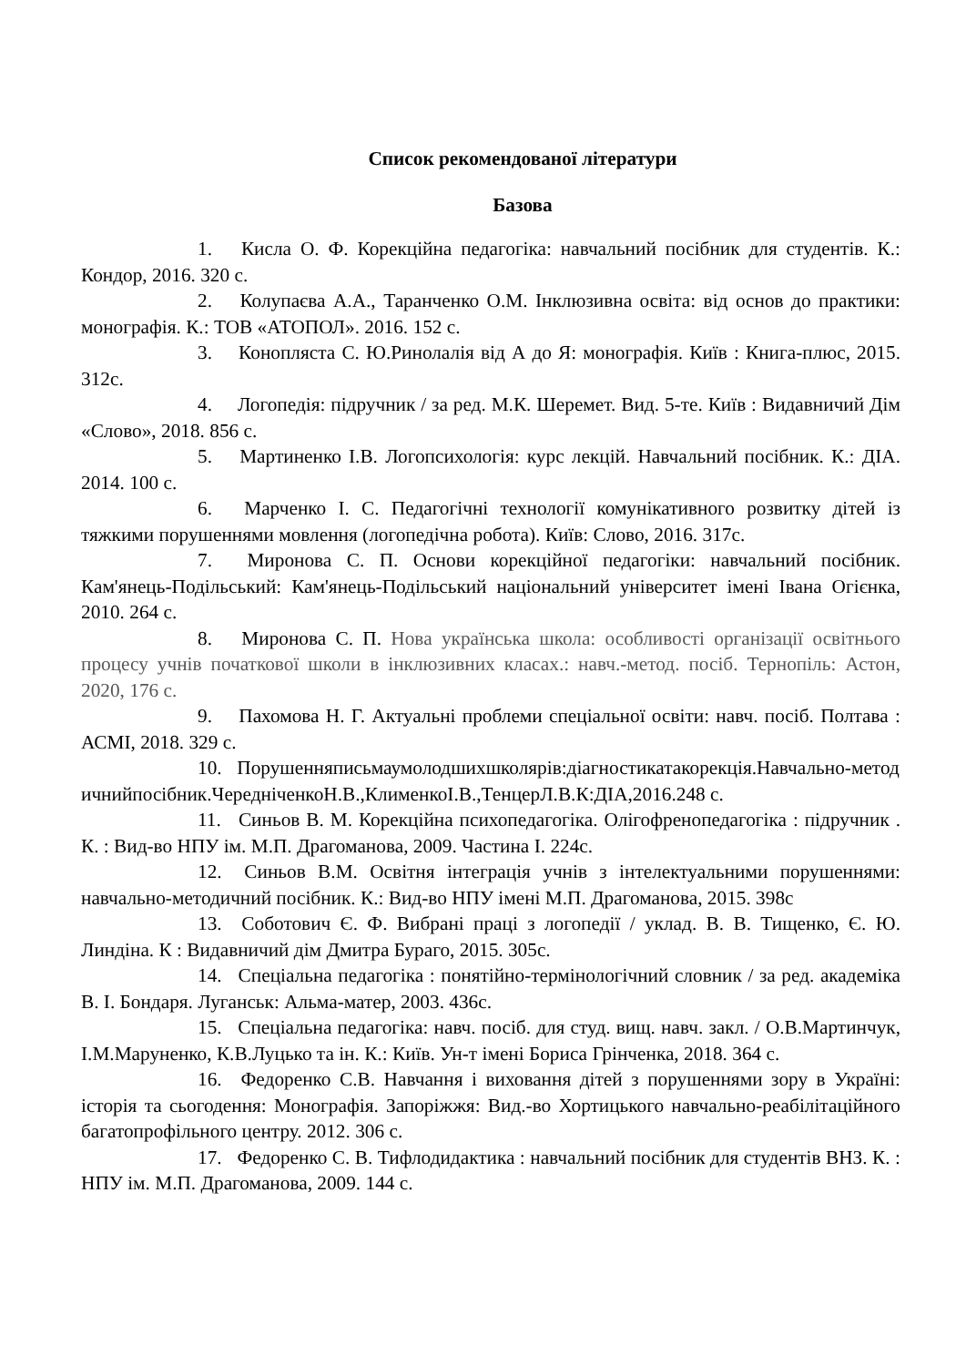Список рекомендованої літератури
Базова
1. Кисла О. Ф. Корекційна педагогіка: навчальний посібник для студентів. К.: Кондор, 2016. 320 с.
2. Колупаєва А.А., Таранченко О.М. Інклюзивна освіта: від основ до практики: монографія. К.: ТОВ «АТОПОЛ». 2016. 152 с.
3. Конопляста С. Ю.Ринолалія від А до Я: монографія. Київ : Книга-плюс, 2015. 312с.
4. Логопедія: підручник / за ред. М.К. Шеремет. Вид. 5-те. Київ : Видавничий Дім «Слово», 2018. 856 с.
5. Мартиненко І.В. Логопсихологія: курс лекцій. Навчальний посібник. К.: ДІА. 2014. 100 с.
6. Марченко І. С. Педагогічні технології комунікативного розвитку дітей із тяжкими порушеннями мовлення (логопедічна робота). Київ: Слово, 2016. 317с.
7. Миронова С. П. Основи корекційної педагогіки: навчальний посібник. Кам'янець-Подільський: Кам'янець-Подільський національний університет імені Івана Огієнка, 2010. 264 с.
8. Миронова С. П. Нова українська школа: особливості організації освітнього процесу учнів початкової школи в інклюзивних класах.: навч.-метод. посіб. Тернопіль: Астон, 2020, 176 с.
9. Пахомова Н. Г. Актуальні проблеми спеціальної освіти: навч. посіб. Полтава : АСМІ, 2018. 329 с.
10. Порушенняписьмаумолодшихшколярів:діагностикатакорекція.Навчально-методичнийпосібник.ЧередніченкоН.В.,КлименкоІ.В.,ТенцерЛ.В.К:ДІА,2016.248 с.
11. Синьов В. М. Корекційна психопедагогіка. Олігофренопедагогіка : підручник . К. : Вид-во НПУ ім. М.П. Драгоманова, 2009. Частина І. 224с.
12. Синьов В.М. Освітня інтеграція учнів з інтелектуальними порушеннями: навчально-методичний посібник. К.: Вид-во НПУ імені М.П. Драгоманова, 2015. 398с
13. Соботович Є. Ф. Вибрані праці з логопедії / уклад. В. В. Тищенко, Є. Ю. Линдіна. К : Видавничий дім Дмитра Бураго, 2015. 305с.
14. Спеціальна педагогіка : понятійно-термінологічний словник / за ред. академіка В. І. Бондаря. Луганськ: Альма-матер, 2003. 436с.
15. Спеціальна педагогіка: навч. посіб. для студ. вищ. навч. закл. / О.В.Мартинчук, І.М.Маруненко, К.В.Луцько та ін. К.: Київ. Ун-т імені Бориса Грінченка, 2018. 364 с.
16. Федоренко С.В. Навчання і виховання дітей з порушеннями зору в Україні: історія та сьогодення: Монографія. Запоріжжя: Вид.-во Хортицького навчально-реабілітаційного багатопрофільного центру. 2012. 306 с.
17. Федоренко С. В. Тифлодидактика : навчальний посібник для студентів ВНЗ. К. : НПУ ім. М.П. Драгоманова, 2009. 144 с.